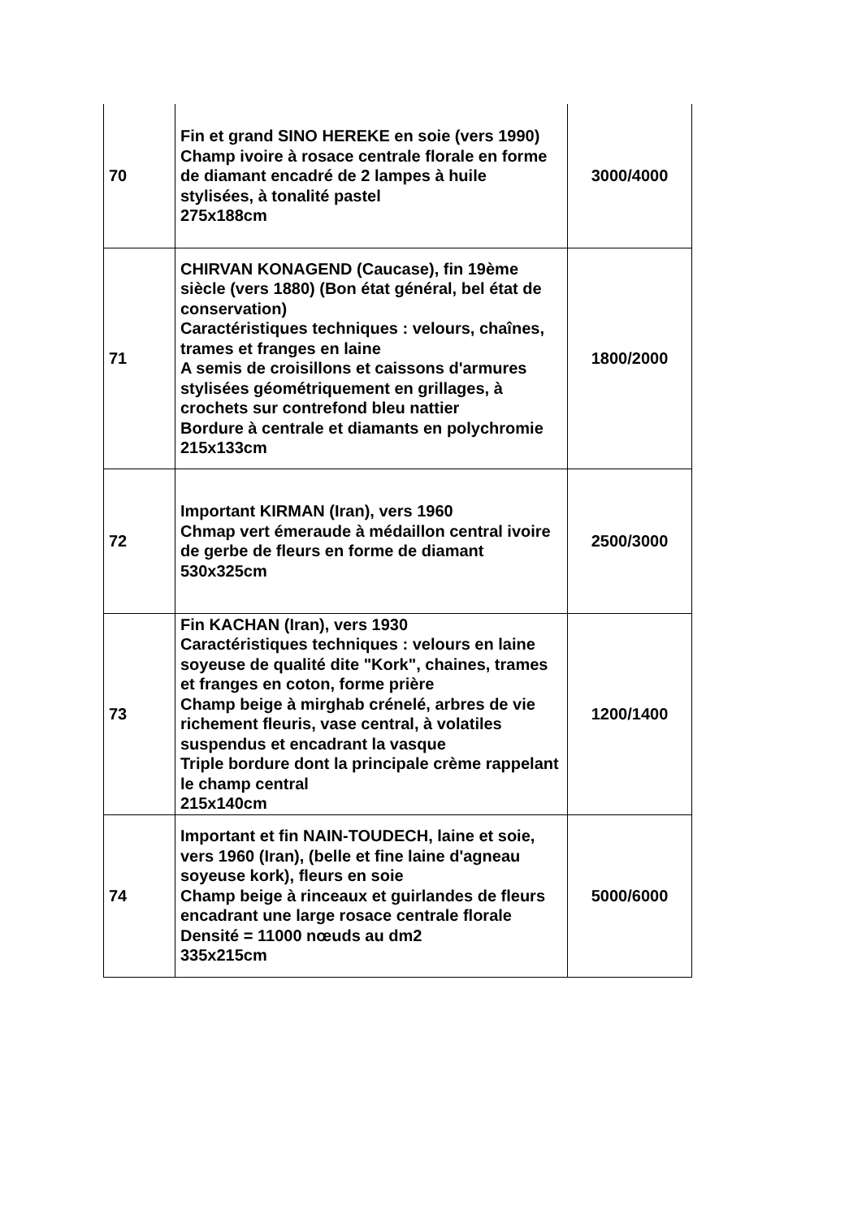| 70 | Fin et grand SINO HEREKE en soie (vers 1990) Champ ivoire à rosace centrale florale en forme de diamant encadré de 2 lampes à huile stylisées, à tonalité pastel 275x188cm | 3000/4000 |
| 71 | CHIRVAN KONAGEND (Caucase), fin 19ème siècle (vers 1880) (Bon état général, bel état de conservation) Caractéristiques techniques : velours, chaînes, trames et franges en laine A semis de croisillons et caissons d'armures stylisées géométriquement en grillages, à crochets sur contrefond bleu nattier Bordure à centrale et diamants en polychromie 215x133cm | 1800/2000 |
| 72 | Important KIRMAN (Iran), vers 1960 Chmap vert émeraude à médaillon central ivoire de gerbe de fleurs en forme de diamant 530x325cm | 2500/3000 |
| 73 | Fin KACHAN (Iran), vers 1930 Caractéristiques techniques : velours en laine soyeuse de qualité dite "Kork", chaines, trames et franges en coton, forme prière Champ beige à mirghab crénelé, arbres de vie richement fleuris, vase central, à volatiles suspendus et encadrant la vasque Triple bordure dont la principale crème rappelant le champ central 215x140cm | 1200/1400 |
| 74 | Important et fin NAIN-TOUDECH, laine et soie, vers 1960 (Iran), (belle et fine laine d'agneau soyeuse kork), fleurs en soie Champ beige à rinceaux et guirlandes de fleurs encadrant une large rosace centrale florale Densité = 11000 nœuds au dm2 335x215cm | 5000/6000 |